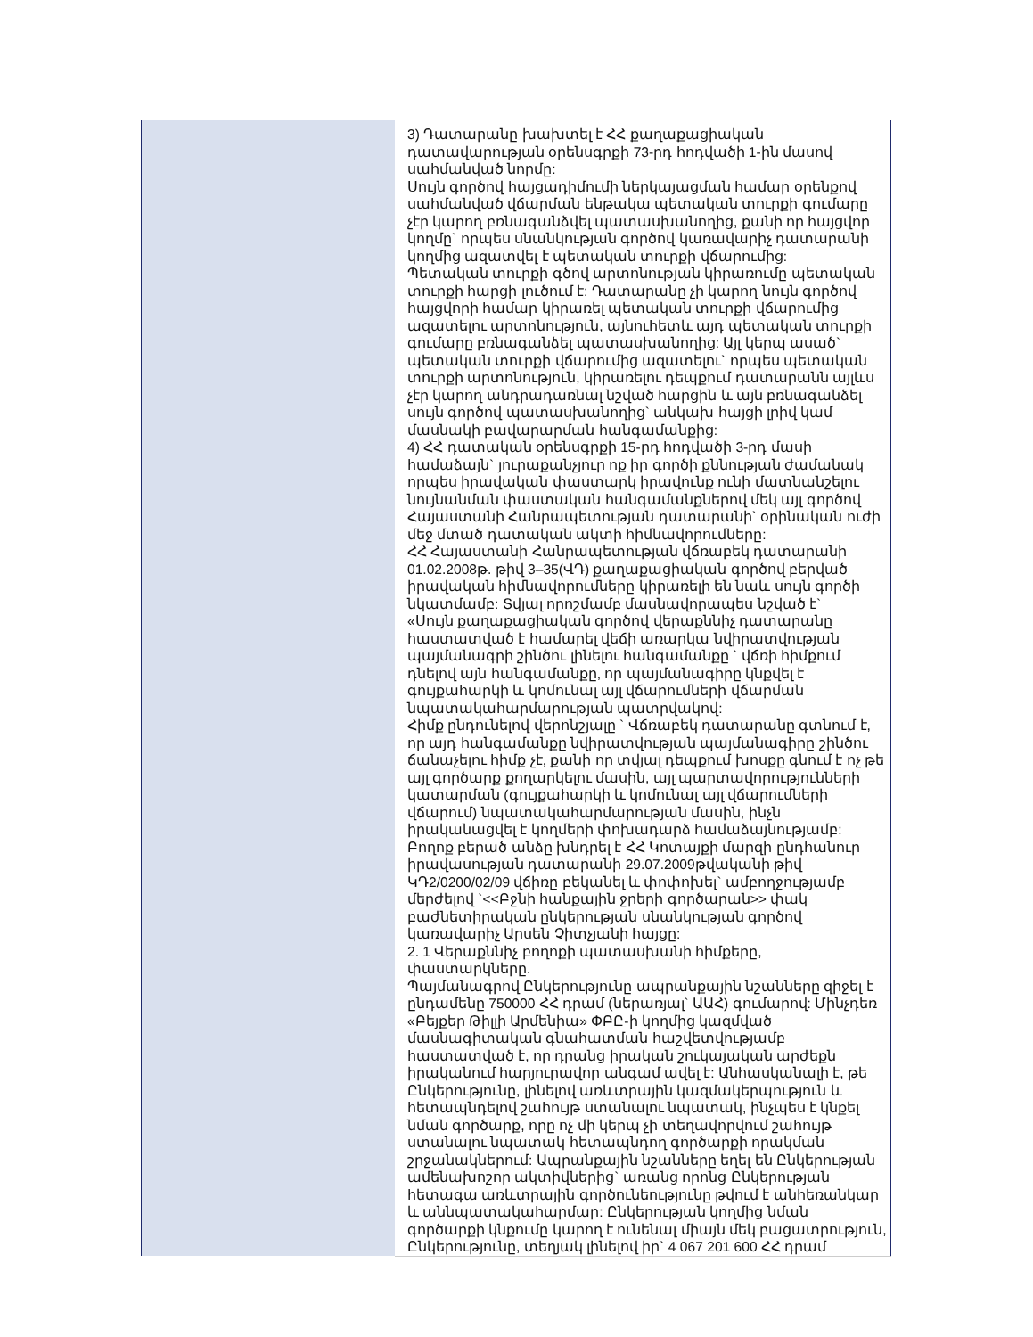| | 3) Դատարանը խախտել է ՀՀ քաղաքացիական դատավարության օրենսգրքի 73-րդ հոդվածի 1-ին մասով սահմանված նորմը: Սույն գործով հայցադիմումի ներկայացման համար օրենքով սահմանված վճարման ենթակա պետական տուրքի գումարը չէր կարող բռնագանձվել պատասխանողից, քանի որ հայցվոր կողմը` որպես սնանկության գործով կառավարիչ դատարանի կողմից ազատվել է պետական տուրքի վճարումից: Պետական տուրքի գծով արտոնության կիրառումը պետական տուրքի հարցի լուծում է: Դատարանը չի կարող նույն գործով հայցվորի համար կիրառել պետական տուրքի վճարումից ազատելու արտոնություն, այնուհետև այդ պետական տուրքի գումարը բռնագանձել պատասխանողից: Այլ կերպ ասած` պետական տուրքի վճարումից ազատելու` որպես պետական տուրքի արտոնություն, կիրառելու դեպքում դատարանն այլևս չէր կարող անդրադառնալ նշված հարցին և այն բռնագանձել սույն գործով պատասխանողից` անկախ հայցի լրիվ կամ մասնակի բավարարման հանգամանքից: 4) ՀՀ դատական օրենսգրքի 15-րդ հոդվածի 3-րդ մասի համաձայն` յուրաքանչյուր ոք իր գործի քննության ժամանակ որպես իրավական փաստարկ իրավունք ունի մատնանշելու նույնանման փաստական հանգամանքներով մեկ այլ գործով Հայաստանի Հանրապետության դատարանի` օրինական ուժի մեջ մտած դատական ակտի հիմնավորումները: ՀՀ Հայաստանի Հանրապետության վճռաբեկ դատարանի 01.02.2008թ. թիվ 3–35(ՎԴ) քաղաքացիական գործով բերված իրավական հիմնավորումները կիրառելի են նաև սույն գործի նկատմամբ: Տվյալ որոշմամբ մասնավորապես նշված է` «Սույն քաղաքացիական գործով վերաքննիչ դատարանը հաստատված է համարել վեճի առարկա նվիրատվության պայմանագրի շինծու լինելու հանգամանքը ` վճռի հիմքում դնելով այն հանգամանքը, որ պայմանագիրը կնքվել է գույքահարկի և կոմունալ այլ վճարումների վճարման նպատակահարմարության պատրվակով: Հիմք ընդունելով վերոնշյալը ` Վճռաբեկ դատարանը գտնում է, որ այդ հանգամանքը նվիրատվության պայմանագիրը շինծու ճանաչելու հիմք չէ, քանի որ տվյալ դեպքում խոսքը գնում է ոչ թե այլ գործարք քողարկելու մասին, այլ պարտավորությունների կատարման (գույքահարկի և կոմունալ այլ վճարումների վճարում) նպատակահարմարության մասին, ինչն իրականացվել է կողմերի փոխադարձ համաձայնությամբ: Բողոք բերած անձը խնդրել է ՀՀ Կոտայքի մարզի ընդհանուր իրավասության դատարանի 29.07.2009թվականի թիվ ԿԴ2/0200/02/09 վճիռը բեկանել և փոփոխել` ամբողջությամբ մերժելով `<<Բջնի հանքային ջրերի գործարան>> փակ բաժնետիրական ընկերության սնանկության գործով կառավարիչ Արսեն Չիտչյանի հայցը: 2. 1 Վերաքննիչ բողոքի պատասխանի հիմքերը, փաստարկները. Պայմանագրով Ընկերությունը ապրանքային նշանները զիջել է ընդամենը 750000 ՀՀ դրամ (ներառյալ` ԱԱՀ) գումարով: Մինչդեռ «Բեյքեր Թիլլի Արմենիա» ՓԲԸ-ի կողմից կազմված մասնագիտական գնահատման հաշվետվությամբ հաստատված է, որ դրանց իրական շուկայական արժեքն իրականում հարյուրավոր անգամ ավել է: Անհասկանալի է, թե Ընկերությունը, լինելով առևտրային կազմակերպություն և հետապնդելով շահույթ ստանալու նպատակ, ինչպես է կնքել նման գործարք, որը ոչ մի կերպ չի տեղավորվում շահույթ ստանալու նպատակ հետապնդող գործարքի որակման շրջանակներում: Ապրանքային նշանները եղել են Ընկերության ամենախոշոր ակտիվներից` առանց որոնց Ընկերության հետագա առևտրային գործունեությունը թվում է անհեռանկար և աննպատակահարմար: Ընկերության կողմից նման գործարքի կնքումը կարող է ունենալ միայն մեկ բացատրություն, Ընկերությունը, տեղյակ լինելով իր` 4 067 201 600 ՀՀ դրամ |